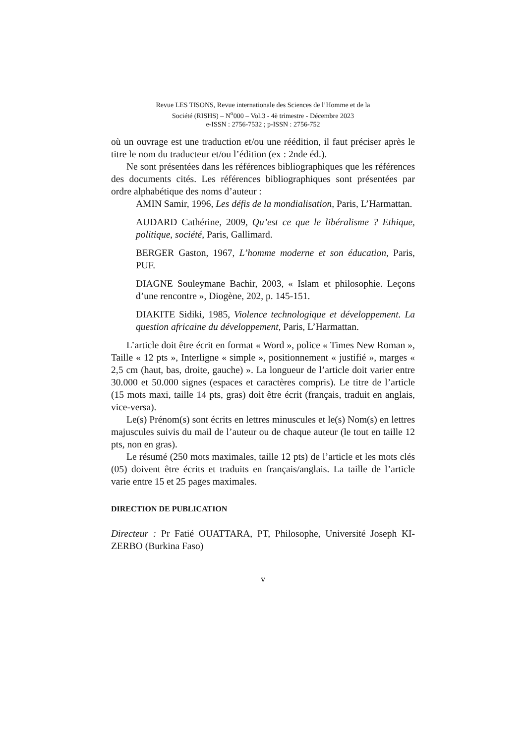Revue LES TISONS, Revue internationale des Sciences de l’Homme et de la
Société (RISHS) – N<sup>o</sup>000 – Vol.3 - 4è trimestre - Décembre 2023
e-ISSN : 2756-7532 ; p-ISSN : 2756-752
où un ouvrage est une traduction et/ou une réédition, il faut préciser après le titre le nom du traducteur et/ou l’édition (ex : 2nde éd.).
Ne sont présentées dans les références bibliographiques que les références des documents cités. Les références bibliographiques sont présentées par ordre alphabétique des noms d’auteur :
AMIN Samir, 1996, Les défis de la mondialisation, Paris, L’Harmattan.
AUDARD Cathérine, 2009, Qu’est ce que le libéralisme ? Ethique, politique, société, Paris, Gallimard.
BERGER Gaston, 1967, L’homme moderne et son éducation, Paris, PUF.
DIAGNE Souleymane Bachir, 2003, « Islam et philosophie. Leçons d’une rencontre », Diogène, 202, p. 145-151.
DIAKITE Sidiki, 1985, Violence technologique et développement. La question africaine du développement, Paris, L’Harmattan.
L’article doit être écrit en format « Word », police « Times New Roman », Taille « 12 pts », Interligne « simple », positionnement « justifié », marges « 2,5 cm (haut, bas, droite, gauche) ». La longueur de l’article doit varier entre 30.000 et 50.000 signes (espaces et caractères compris). Le titre de l’article (15 mots maxi, taille 14 pts, gras) doit être écrit (français, traduit en anglais, vice-versa).
Le(s) Prénom(s) sont écrits en lettres minuscules et le(s) Nom(s) en lettres majuscules suivis du mail de l’auteur ou de chaque auteur (le tout en taille 12 pts, non en gras).
Le résumé (250 mots maximales, taille 12 pts) de l’article et les mots clés (05) doivent être écrits et traduits en français/anglais. La taille de l’article varie entre 15 et 25 pages maximales.
DIRECTION DE PUBLICATION
Directeur : Pr Fatié OUATTARA, PT, Philosophe, Université Joseph KI-ZERBO (Burkina Faso)
v